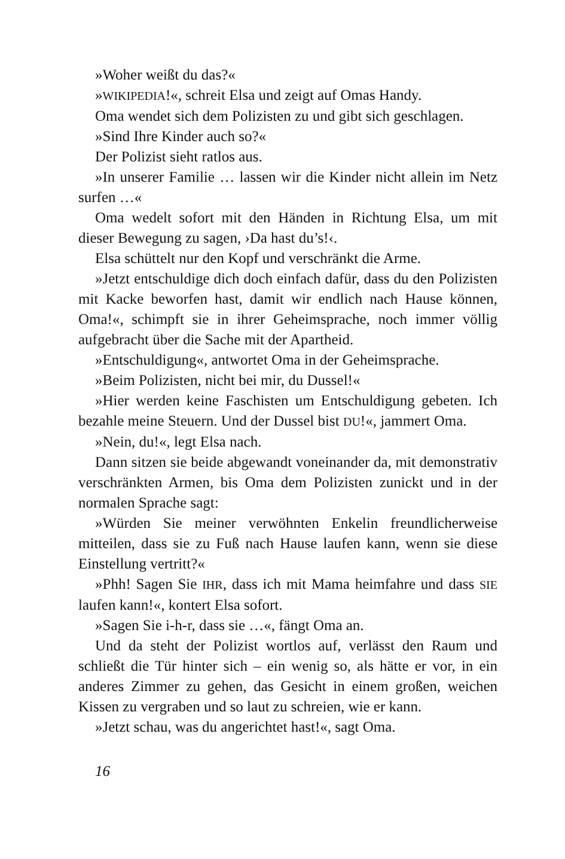»Woher weißt du das?«
»WIKIPEDIA!«, schreit Elsa und zeigt auf Omas Handy.
Oma wendet sich dem Polizisten zu und gibt sich geschlagen.
»Sind Ihre Kinder auch so?«
Der Polizist sieht ratlos aus.
»In unserer Familie … lassen wir die Kinder nicht allein im Netz surfen …«
Oma wedelt sofort mit den Händen in Richtung Elsa, um mit dieser Bewegung zu sagen, ›Da hast du’s!‹.
Elsa schüttelt nur den Kopf und verschränkt die Arme.
»Jetzt entschuldige dich doch einfach dafür, dass du den Polizisten mit Kacke beworfen hast, damit wir endlich nach Hause können, Oma!«, schimpft sie in ihrer Geheimsprache, noch immer völlig aufgebracht über die Sache mit der Apartheid.
»Entschuldigung«, antwortet Oma in der Geheimsprache.
»Beim Polizisten, nicht bei mir, du Dussel!«
»Hier werden keine Faschisten um Entschuldigung gebeten. Ich bezahle meine Steuern. Und der Dussel bist DU!«, jammert Oma.
»Nein, du!«, legt Elsa nach.
Dann sitzen sie beide abgewandt voneinander da, mit demonstrativ verschränkten Armen, bis Oma dem Polizisten zunickt und in der normalen Sprache sagt:
»Würden Sie meiner verwöhnten Enkelin freundlicherweise mitteilen, dass sie zu Fuß nach Hause laufen kann, wenn sie diese Einstellung vertritt?«
»Phh! Sagen Sie IHR, dass ich mit Mama heimfahre und dass SIE laufen kann!«, kontert Elsa sofort.
»Sagen Sie i-h-r, dass sie …«, fängt Oma an.
Und da steht der Polizist wortlos auf, verlässt den Raum und schließt die Tür hinter sich – ein wenig so, als hätte er vor, in ein anderes Zimmer zu gehen, das Gesicht in einem großen, weichen Kissen zu vergraben und so laut zu schreien, wie er kann.
»Jetzt schau, was du angerichtet hast!«, sagt Oma.
16